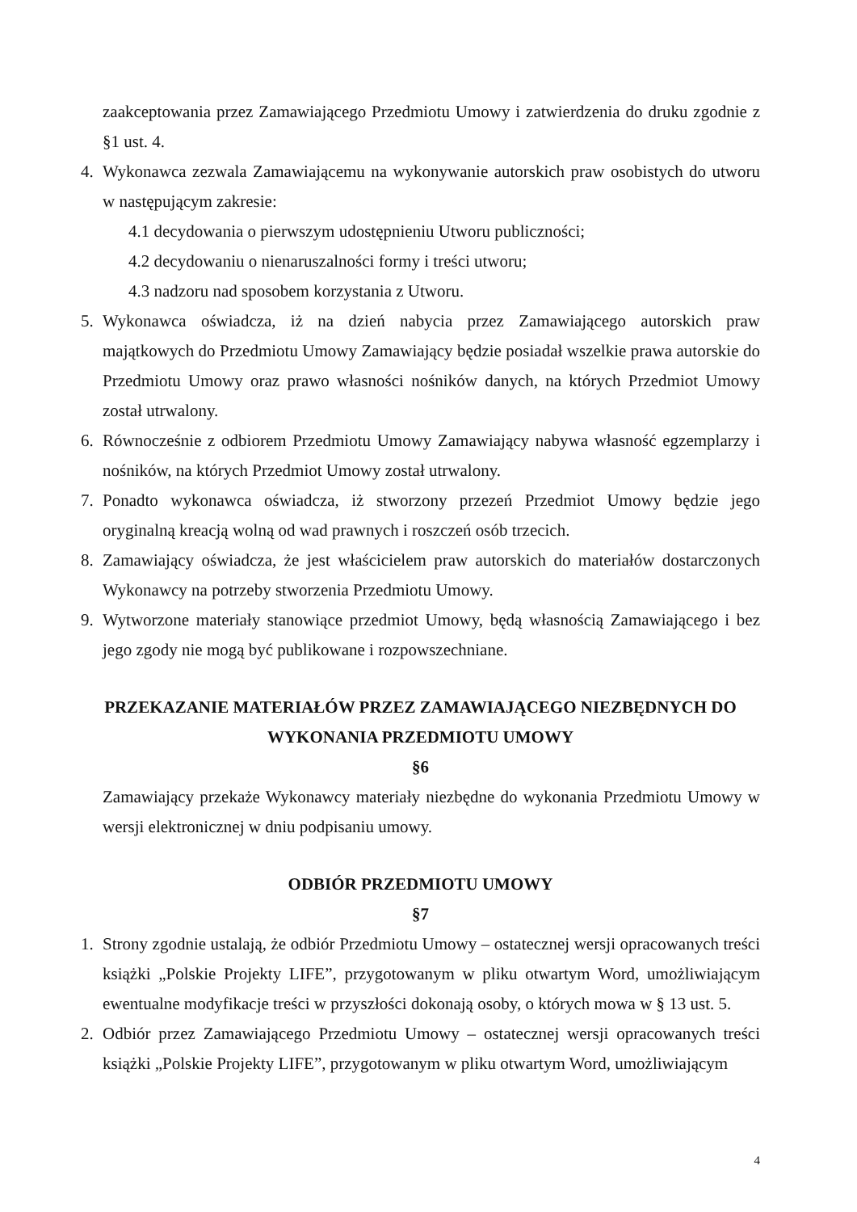zaakceptowania przez Zamawiającego Przedmiotu Umowy i zatwierdzenia do druku zgodnie z §1 ust. 4.
4. Wykonawca zezwala Zamawiającemu na wykonywanie autorskich praw osobistych do utworu w następującym zakresie:
4.1 decydowania o pierwszym udostępnieniu Utworu publiczności;
4.2 decydowaniu o nienaruszalności formy i treści utworu;
4.3 nadzoru nad sposobem korzystania z Utworu.
5. Wykonawca oświadcza, iż na dzień nabycia przez Zamawiającego autorskich praw majątkowych do Przedmiotu Umowy Zamawiający będzie posiadał wszelkie prawa autorskie do Przedmiotu Umowy oraz prawo własności nośników danych, na których Przedmiot Umowy został utrwalony.
6. Równocześnie z odbiorem Przedmiotu Umowy Zamawiający nabywa własność egzemplarzy i nośników, na których Przedmiot Umowy został utrwalony.
7. Ponadto wykonawca oświadcza, iż stworzony przezeń Przedmiot Umowy będzie jego oryginalną kreacją wolną od wad prawnych i roszczeń osób trzecich.
8. Zamawiający oświadcza, że jest właścicielem praw autorskich do materiałów dostarczonych Wykonawcy na potrzeby stworzenia Przedmiotu Umowy.
9. Wytworzone materiały stanowiące przedmiot Umowy, będą własnością Zamawiającego i bez jego zgody nie mogą być publikowane i rozpowszechniane.
PRZEKAZANIE MATERIAŁÓW PRZEZ ZAMAWIAJĄCEGO NIEZBĘDNYCH DO WYKONANIA PRZEDMIOTU UMOWY
§6
Zamawiający przekaże Wykonawcy materiały niezbędne do wykonania Przedmiotu Umowy w wersji elektronicznej w dniu podpisaniu umowy.
ODBIÓR PRZEDMIOTU UMOWY
§7
1. Strony zgodnie ustalają, że odbiór Przedmiotu Umowy – ostatecznej wersji opracowanych treści książki „Polskie Projekty LIFE”, przygotowanym w pliku otwartym Word, umożliwiającym ewentualne modyfikacje treści w przyszłości dokonają osoby, o których mowa w § 13 ust. 5.
2. Odbiór przez Zamawiającego Przedmiotu Umowy – ostatecznej wersji opracowanych treści książki „Polskie Projekty LIFE”, przygotowanym w pliku otwartym Word, umożliwiającym
4